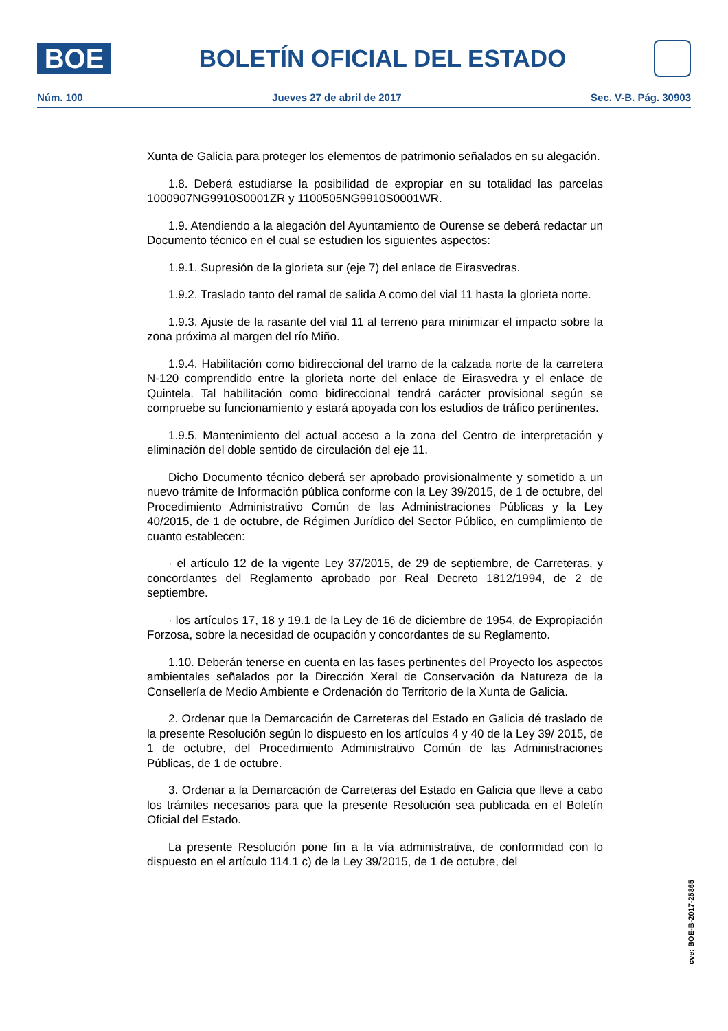BOE
BOLETÍN OFICIAL DEL ESTADO
Núm. 100 Jueves 27 de abril de 2017 Sec. V-B. Pág. 30903
Xunta de Galicia para proteger los elementos de patrimonio señalados en su alegación.
1.8. Deberá estudiarse la posibilidad de expropiar en su totalidad las parcelas 1000907NG9910S0001ZR y 1100505NG9910S0001WR.
1.9. Atendiendo a la alegación del Ayuntamiento de Ourense se deberá redactar un Documento técnico en el cual se estudien los siguientes aspectos:
1.9.1. Supresión de la glorieta sur (eje 7) del enlace de Eirasvedras.
1.9.2. Traslado tanto del ramal de salida A como del vial 11 hasta la glorieta norte.
1.9.3. Ajuste de la rasante del vial 11 al terreno para minimizar el impacto sobre la zona próxima al margen del río Miño.
1.9.4. Habilitación como bidireccional del tramo de la calzada norte de la carretera N-120 comprendido entre la glorieta norte del enlace de Eirasvedra y el enlace de Quintela. Tal habilitación como bidireccional tendrá carácter provisional según se compruebe su funcionamiento y estará apoyada con los estudios de tráfico pertinentes.
1.9.5. Mantenimiento del actual acceso a la zona del Centro de interpretación y eliminación del doble sentido de circulación del eje 11.
Dicho Documento técnico deberá ser aprobado provisionalmente y sometido a un nuevo trámite de Información pública conforme con la Ley 39/2015, de 1 de octubre, del Procedimiento Administrativo Común de las Administraciones Públicas y la Ley 40/2015, de 1 de octubre, de Régimen Jurídico del Sector Público, en cumplimiento de cuanto establecen:
· el artículo 12 de la vigente Ley 37/2015, de 29 de septiembre, de Carreteras, y concordantes del Reglamento aprobado por Real Decreto 1812/1994, de 2 de septiembre.
· los artículos 17, 18 y 19.1 de la Ley de 16 de diciembre de 1954, de Expropiación Forzosa, sobre la necesidad de ocupación y concordantes de su Reglamento.
1.10. Deberán tenerse en cuenta en las fases pertinentes del Proyecto los aspectos ambientales señalados por la Dirección Xeral de Conservación da Natureza de la Consellería de Medio Ambiente e Ordenación do Territorio de la Xunta de Galicia.
2. Ordenar que la Demarcación de Carreteras del Estado en Galicia dé traslado de la presente Resolución según lo dispuesto en los artículos 4 y 40 de la Ley 39/ 2015, de 1 de octubre, del Procedimiento Administrativo Común de las Administraciones Públicas, de 1 de octubre.
3. Ordenar a la Demarcación de Carreteras del Estado en Galicia que lleve a cabo los trámites necesarios para que la presente Resolución sea publicada en el Boletín Oficial del Estado.
La presente Resolución pone fin a la vía administrativa, de conformidad con lo dispuesto en el artículo 114.1 c) de la Ley 39/2015, de 1 de octubre, del
cve: BOE-B-2017-25865